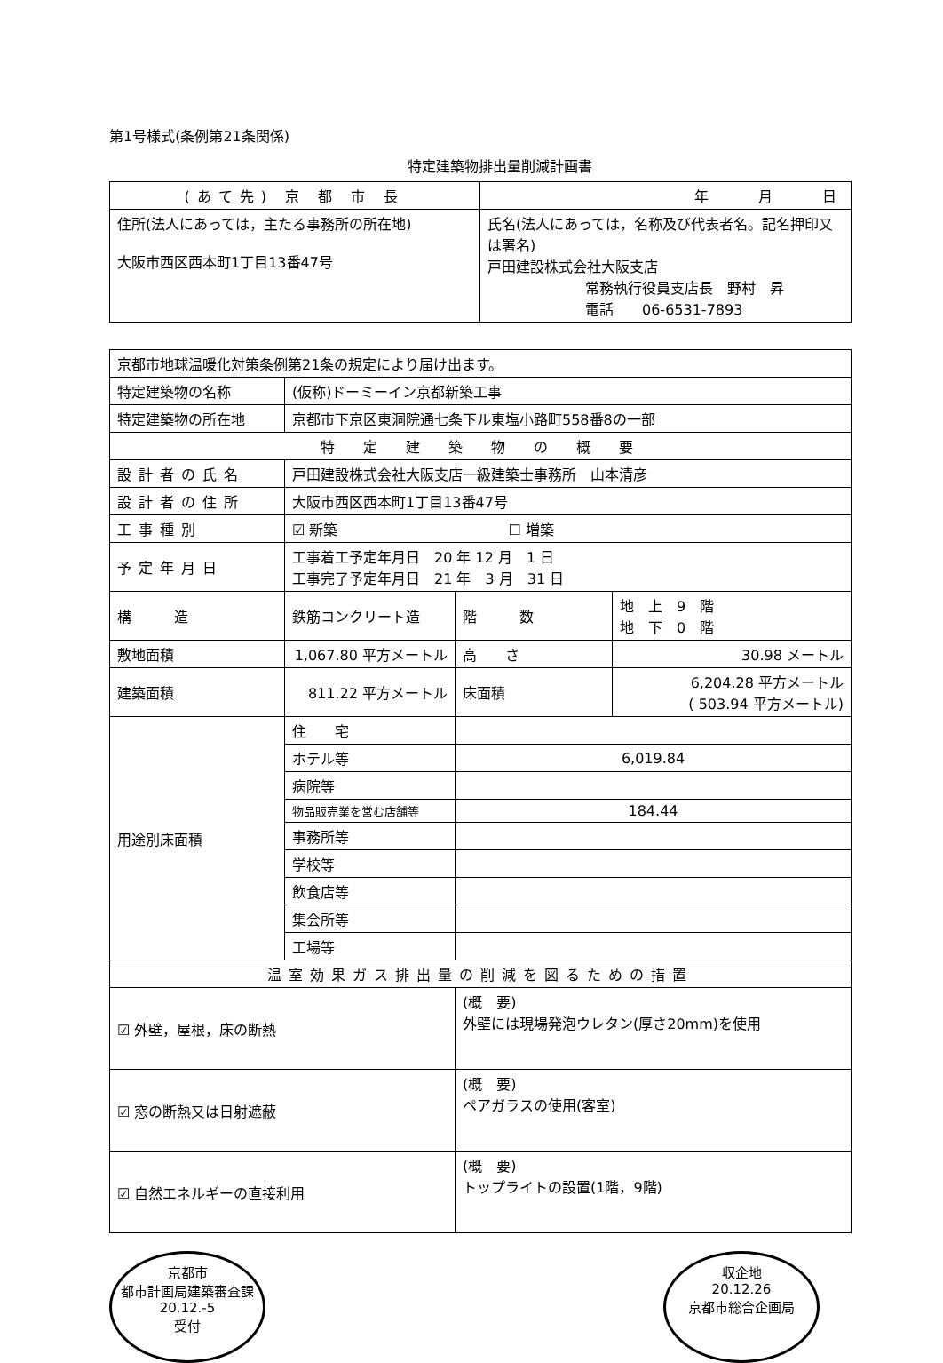第1号様式(条例第21条関係)
特定建築物排出量削減計画書
| (あて先) 京 都 市 長 | 年 月 日 |
| 住所(法人にあっては，主たる事務所の所在地) 大阪市西区西本町1丁目13番47号 | 氏名(法人にあっては，名称及び代表者名。記名押印又は署名) 戸田建設株式会社大阪支店 常務執行役員支店長 野村 昇 電話 06-6531-7893 |
| 京都市地球温暖化対策条例第21条の規定により届け出ます。 | | | |
| 特定建築物の名称 | (仮称)ドーミーイン京都新築工事 | | |
| 特定建築物の所在地 | 京都市下京区東洞院通七条下ル東塩小路町558番8の一部 | | |
| 特 定 建 築 物 の 概 要 | | | |
| 設計者の氏名 | 戸田建設株式会社大阪支店一級建築士事務所 山本清彦 | | |
| 設計者の住所 | 大阪市西区西本町1丁目13番47号 | | |
| 工事種別 | ☑ 新築 ☐ 増築 | | |
| 予定年月日 | 工事着工予定年月日 20 年 12 月 1 日 工事完了予定年月日 21 年 3 月 31 日 | | |
| 構 造 | 鉄筋コンクリート造 | 階 数 | 地 上 9 階 地 下 0 階 |
| 敷地面積 | 1,067.80 平方メートル | 高 さ | 30.98 メートル |
| 建築面積 | 811.22 平方メートル | 床面積 | 6,204.28 平方メートル ( 503.94 平方メートル) |
| 用途別床面積 | 住 宅 | | |
| | ホテル等 | 6,019.84 | |
| | 病院等 | | |
| | 物品販売業を営む店舗等 | 184.44 | |
| | 事務所等 | | |
| | 学校等 | | |
| | 飲食店等 | | |
| | 集会所等 | | |
| | 工場等 | | |
| 温室効果ガス排出量の削減を図るための措置 | | | |
| ☑ 外壁，屋根，床の断熱 | | (概 要) 外壁には現場発泡ウレタン(厚さ20mm)を使用 | |
| ☑ 窓の断熱又は日射遮蔽 | | (概 要) ペアガラスの使用(客室) | |
| ☑ 自然エネルギーの直接利用 | | (概 要) トップライトの設置(1階，9階) | |
京都市
都市計画局建築審査課
20.12.-5
受付
収企地
20.12.26
京都市総合企画局